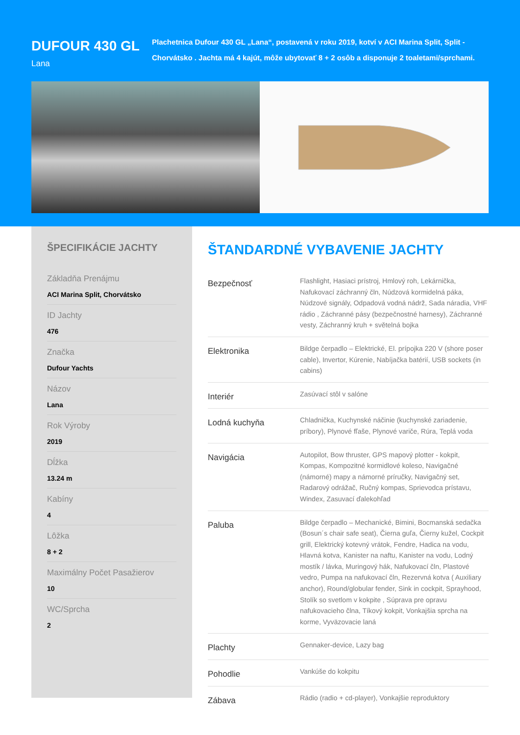DUFOUR 430 GL
Lana
Plachetnica Dufour 430 GL „Lana“, postavená v roku 2019, kotví v ACI Marina Split, Split - Chorvátsko . Jachta má 4 kajút, môže ubytovať 8 + 2 osôb a disponuje 2 toaletami/sprchami.
ŠPECIFIKÁCIE JACHTY
Základňa Prenájmu
ACI Marina Split, Chorvátsko
ID Jachty
476
Značka
Dufour Yachts
Názov
Lana
Rok Výroby
2019
Dĺžka
13.24 m
Kabíny
4
Lôžka
8 + 2
Maximálny Počet Pasažierov
10
WC/Sprcha
2
ŠTANDARDNÉ VYBAVENIE JACHTY
| Bezpečnosť | Flashlight, Hasiaci prístroj, Hmlový roh, Lekárnička, Nafukovací záchranný čln, Núdzová kormidelná páka, Núdzové signály, Odpadová vodná nádrž, Sada náradia, VHF rádio , Záchranné pásy (bezpečnostné harnesy), Záchranné vesty, Záchranný kruh + světelná bojka |
| Elektronika | Bildge čerpadlo – Elektrické, El. prípojka 220 V (shore poser cable), Invertor, Kúrenie, Nabíjačka batérií, USB sockets (in cabins) |
| Interiér | Zasúvací stôl v salóne |
| Lodná kuchyňa | Chladnička, Kuchynské náčinie (kuchynské zariadenie, príbory), Plynové fľaše, Plynové variče, Rúra, Teplá voda |
| Navigácia | Autopilot, Bow thruster, GPS mapový plotter - kokpit, Kompas, Kompozitné kormidlové koleso, Navigačné (námorné) mapy a námorné príručky, Navigačný set, Radarový odrážač, Ručný kompas, Sprievodca prístavu, Windex, Zasuvací ďalekohľad |
| Paluba | Bildge čerpadlo – Mechanické, Bimini, Bocmanská sedačka (Bosun´s chair safe seat), Čierna guľa, Čierny kužel, Cockpit grill, Elektrický kotevný vrátok, Fendre, Hadica na vodu, Hlavná kotva, Kanister na naftu, Kanister na vodu, Lodný mostík / lávka, Muringový hák, Nafukovací čln, Plastové vedro, Pumpa na nafukovací čln, Rezervná kotva ( Auxiliary anchor), Round/globular fender, Sink in cockpit, Sprayhood, Stolík so svetlom v kokpite , Súprava pre opravu nafukovacieho člna, Tíkový kokpit, Vonkajšia sprcha na korme, Vyväzovacie laná |
| Plachty | Gennaker-device, Lazy bag |
| Pohodlie | Vankúše do kokpitu |
| Zábava | Rádio (radio + cd-player), Vonkajšie reproduktory |